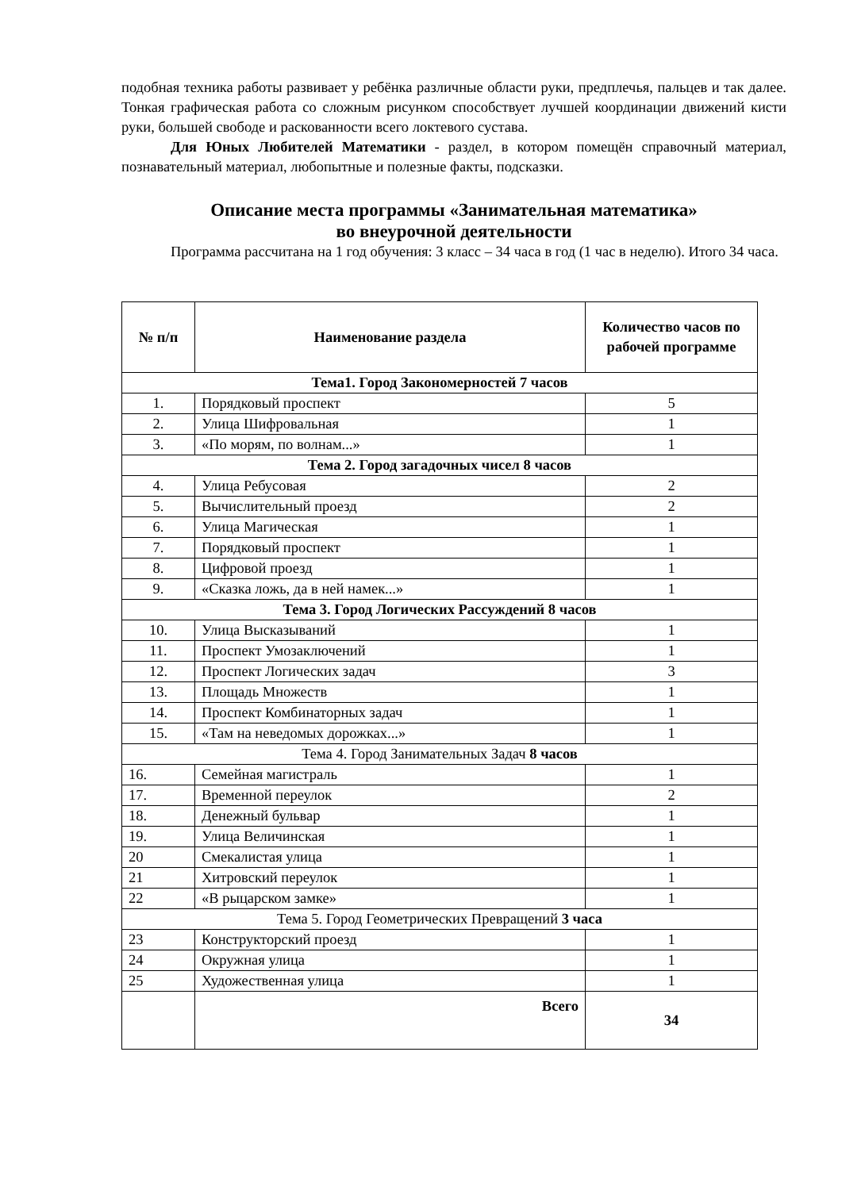подобная техника работы развивает у ребёнка различные области руки, предплечья, пальцев и так далее. Тонкая графическая работа со сложным рисунком способствует лучшей координации движений кисти руки, большей свободе и раскованности всего локтевого сустава.
Для Юных Любителей Математики - раздел, в котором помещён справочный материал, познавательный материал, любопытные и полезные факты, подсказки.
Описание места программы «Занимательная математика»
во внеурочной деятельности
Программа рассчитана на 1 год обучения: 3 класс – 34 часа в год (1 час в неделю). Итого 34 часа.
| № п/п | Наименование раздела | Количество часов по рабочей программе |
| --- | --- | --- |
| Тема1. Город Закономерностей 7 часов | | |
| 1. | Порядковый проспект | 5 |
| 2. | Улица Шифровальная | 1 |
| 3. | «По морям, по волнам...» | 1 |
| Тема 2. Город загадочных чисел 8 часов | | |
| 4. | Улица Ребусовая | 2 |
| 5. | Вычислительный проезд | 2 |
| 6. | Улица Магическая | 1 |
| 7. | Порядковый проспект | 1 |
| 8. | Цифровой проезд | 1 |
| 9. | «Сказка ложь, да в ней намек...» | 1 |
| Тема 3. Город Логических Рассуждений 8 часов | | |
| 10. | Улица Высказываний | 1 |
| 11. | Проспект Умозаключений | 1 |
| 12. | Проспект Логических задач | 3 |
| 13. | Площадь Множеств | 1 |
| 14. | Проспект Комбинаторных задач | 1 |
| 15. | «Там на неведомых дорожках...» | 1 |
| Тема 4. Город Занимательных Задач 8 часов | | |
| 16. | Семейная магистраль | 1 |
| 17. | Временной переулок | 2 |
| 18. | Денежный бульвар | 1 |
| 19. | Улица Величинская | 1 |
| 20 | Смекалистая улица | 1 |
| 21 | Хитровский переулок | 1 |
| 22 | «В рыцарском замке» | 1 |
| Тема 5. Город Геометрических Превращений 3 часа | | |
| 23 | Конструкторский проезд | 1 |
| 24 | Окружная улица | 1 |
| 25 | Художественная улица | 1 |
| | Всего | 34 |